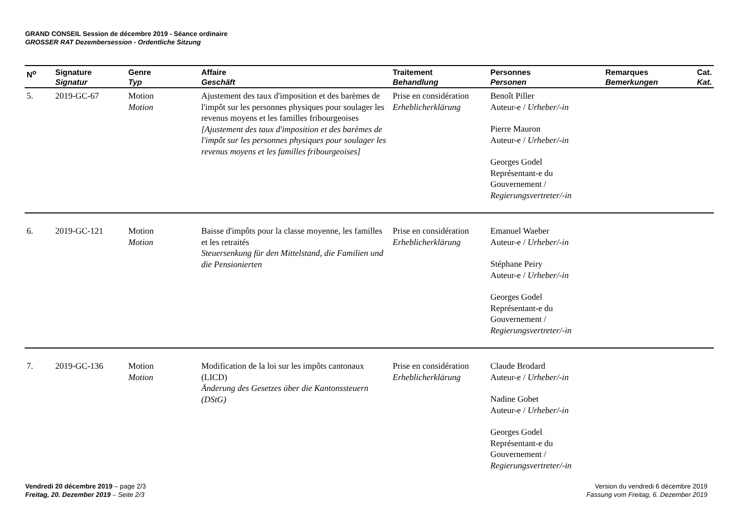GRAND CONSEIL Session de décembre 2019 - Séance ordinaire
GROSSER RAT Dezembersession - Ordentliche Sitzung
| N<sup>o</sup> | Signature Signatur | Genre Typ | Affaire Geschäft | Traitement Behandlung | Personnes Personen | Remarques Bemerkungen | Cat. Kat. |
| --- | --- | --- | --- | --- | --- | --- | --- |
| 5. | 2019-GC-67 | Motion Motion | Ajustement des taux d'imposition et des barèmes de l'impôt sur les personnes physiques pour soulager les revenus moyens et les familles fribourgeoises [Ajustement des taux d'imposition et des barèmes de l'impôt sur les personnes physiques pour soulager les revenus moyens et les familles fribourgeoises] | Prise en considération Erheblicherklärung | Benoît Piller Auteur-e / Urheber/-in Pierre Mauron Auteur-e / Urheber/-in Georges Godel Représentant-e du Gouvernement / Regierungsvertreter/-in | | |
| 6. | 2019-GC-121 | Motion Motion | Baisse d'impôts pour la classe moyenne, les familles et les retraités Steuersenkung für den Mittelstand, die Familien und die Pensionierten | Prise en considération Erheblicherklärung | Emanuel Waeber Auteur-e / Urheber/-in Stéphane Peiry Auteur-e / Urheber/-in Georges Godel Représentant-e du Gouvernement / Regierungsvertreter/-in | | |
| 7. | 2019-GC-136 | Motion Motion | Modification de la loi sur les impôts cantonaux (LICD) Änderung des Gesetzes über die Kantonssteuern (DStG) | Prise en considération Erheblicherklärung | Claude Brodard Auteur-e / Urheber/-in Nadine Gobet Auteur-e / Urheber/-in Georges Godel Représentant-e du Gouvernement / Regierungsvertreter/-in | | |
Vendredi 20 décembre 2019 – page 2/3
Freitag, 20. Dezember 2019 – Seite 2/3
Version du vendredi 6 décembre 2019
Fassung vom Freitag, 6. Dezember 2019